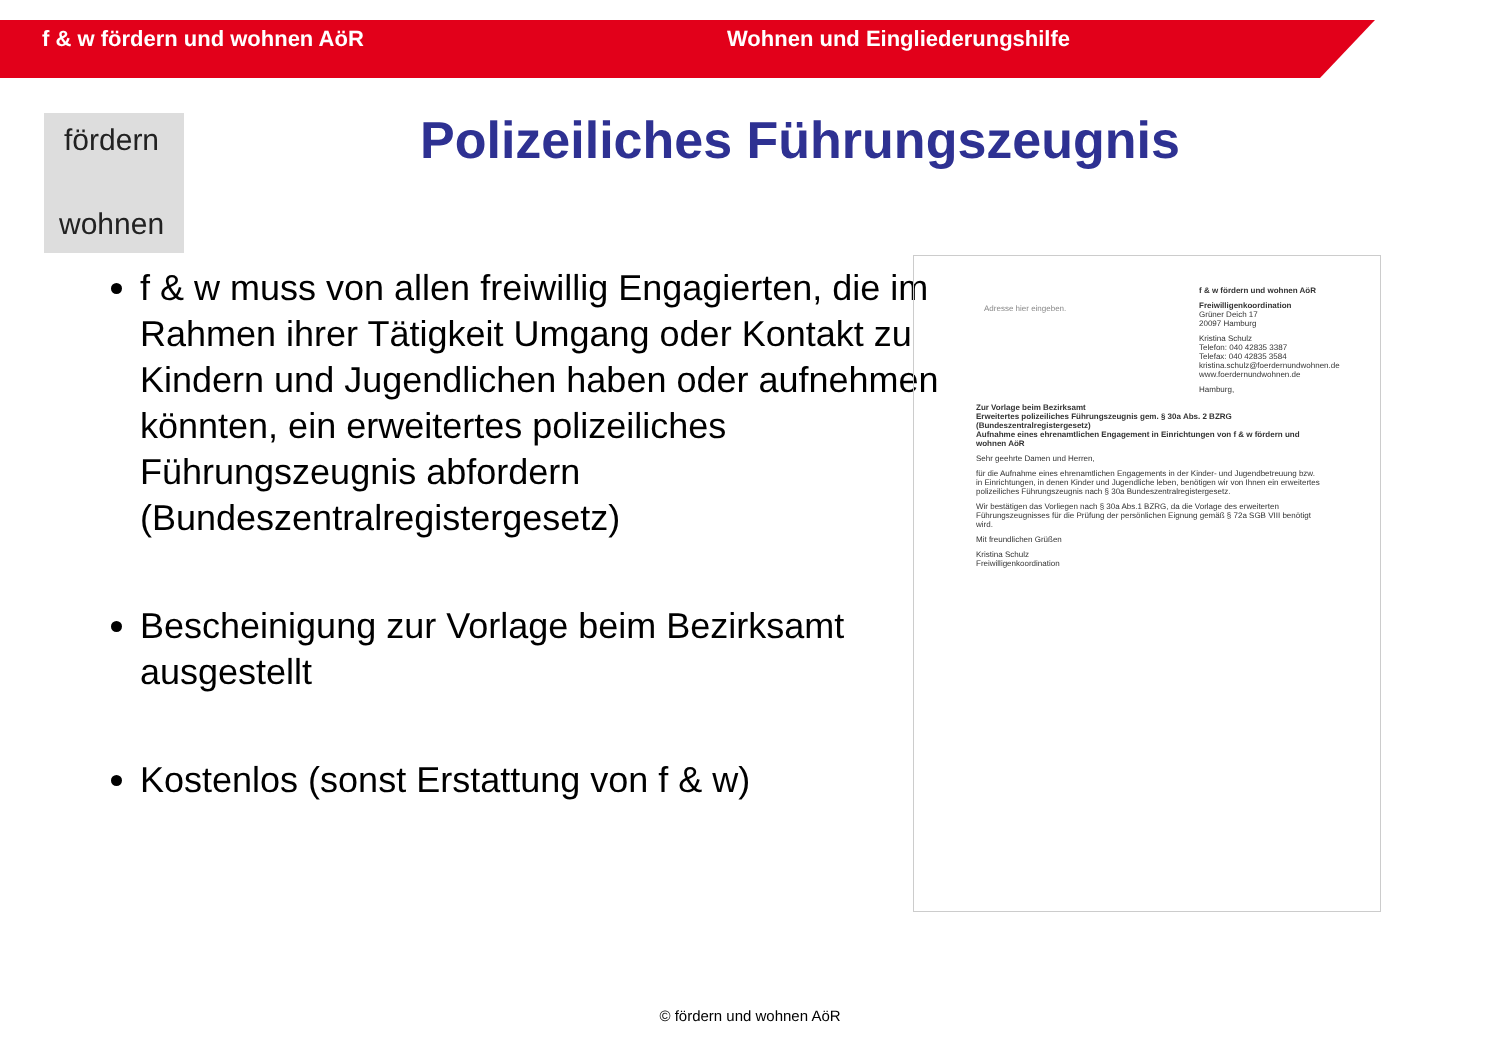f & w fördern und wohnen AöR Wohnen und Eingliederungshilfe
fördern
wohnen
Polizeiliches Führungszeugnis
f & w muss von allen freiwillig Engagierten, die im Rahmen ihrer Tätigkeit Umgang oder Kontakt zu Kindern und Jugendlichen haben oder aufnehmen könnten, ein erweitertes polizeiliches Führungszeugnis abfordern (Bundeszentralregistergesetz)
Bescheinigung zur Vorlage beim Bezirksamt ausgestellt
Kostenlos (sonst Erstattung von f & w)
f & w fördern und wohnen AöR
Freiwilligenkoordination
Grüner Deich 17
20097 Hamburg
Kristina Schulz
Telefon: 040 42835 3387
Telefax: 040 42835 3584
kristina.schulz@foerdernundwohnen.de
www.foerdernundwohnen.de
Hamburg,
Adresse hier eingeben.
Zur Vorlage beim Bezirksamt
Erweitertes polizeiliches Führungszeugnis gem. § 30a Abs. 2 BZRG (Bundeszentralregistergesetz)
Aufnahme eines ehrenamtlichen Engagement in Einrichtungen von f & w fördern und wohnen AöR
Sehr geehrte Damen und Herren,
für die Aufnahme eines ehrenamtlichen Engagements in der Kinder- und Jugendbetreuung bzw. in Einrichtungen, in denen Kinder und Jugendliche leben, benötigen wir von Ihnen ein erweitertes polizeiliches Führungszeugnis nach § 30a Bundeszentralregistergesetz.
Wir bestätigen das Vorliegen nach § 30a Abs.1 BZRG, da die Vorlage des erweiterten Führungszeugnisses für die Prüfung der persönlichen Eignung gemäß § 72a SGB VIII benötigt wird.
Mit freundlichen Grüßen
Kristina Schulz
Freiwilligenkoordination
© fördern und wohnen AöR